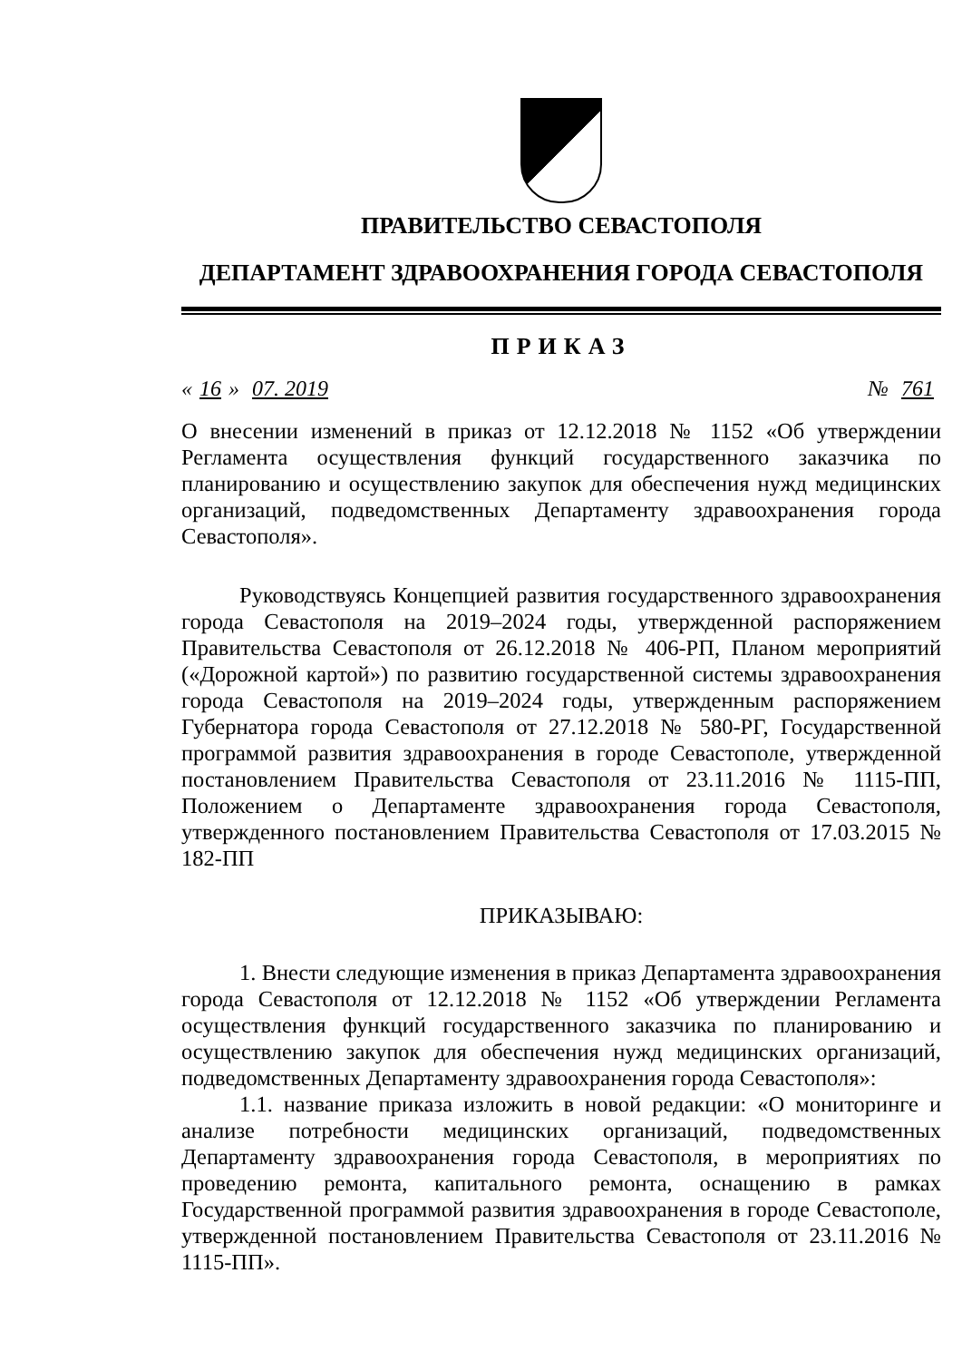ПРАВИТЕЛЬСТВО СЕВАСТОПОЛЯ
ДЕПАРТАМЕНТ ЗДРАВООХРАНЕНИЯ ГОРОДА СЕВАСТОПОЛЯ
ПРИКАЗ
« 16 » 07. 2019 № 761
О внесении изменений в приказ от 12.12.2018 № 1152 «Об утверждении Регламента осуществления функций государственного заказчика по планированию и осуществлению закупок для обеспечения нужд медицинских организаций, подведомственных Департаменту здравоохранения города Севастополя».
Руководствуясь Концепцией развития государственного здравоохранения города Севастополя на 2019–2024 годы, утвержденной распоряжением Правительства Севастополя от 26.12.2018 № 406-РП, Планом мероприятий («Дорожной картой») по развитию государственной системы здравоохранения города Севастополя на 2019–2024 годы, утвержденным распоряжением Губернатора города Севастополя от 27.12.2018 № 580-РГ, Государственной программой развития здравоохранения в городе Севастополе, утвержденной постановлением Правительства Севастополя от 23.11.2016 № 1115-ПП, Положением о Департаменте здравоохранения города Севастополя, утвержденного постановлением Правительства Севастополя от 17.03.2015 № 182-ПП
ПРИКАЗЫВАЮ:
1. Внести следующие изменения в приказ Департамента здравоохранения города Севастополя от 12.12.2018 № 1152 «Об утверждении Регламента осуществления функций государственного заказчика по планированию и осуществлению закупок для обеспечения нужд медицинских организаций, подведомственных Департаменту здравоохранения города Севастополя»:
1.1. название приказа изложить в новой редакции: «О мониторинге и анализе потребности медицинских организаций, подведомственных Департаменту здравоохранения города Севастополя, в мероприятиях по проведению ремонта, капитального ремонта, оснащению в рамках Государственной программой развития здравоохранения в городе Севастополе, утвержденной постановлением Правительства Севастополя от 23.11.2016 № 1115-ПП».